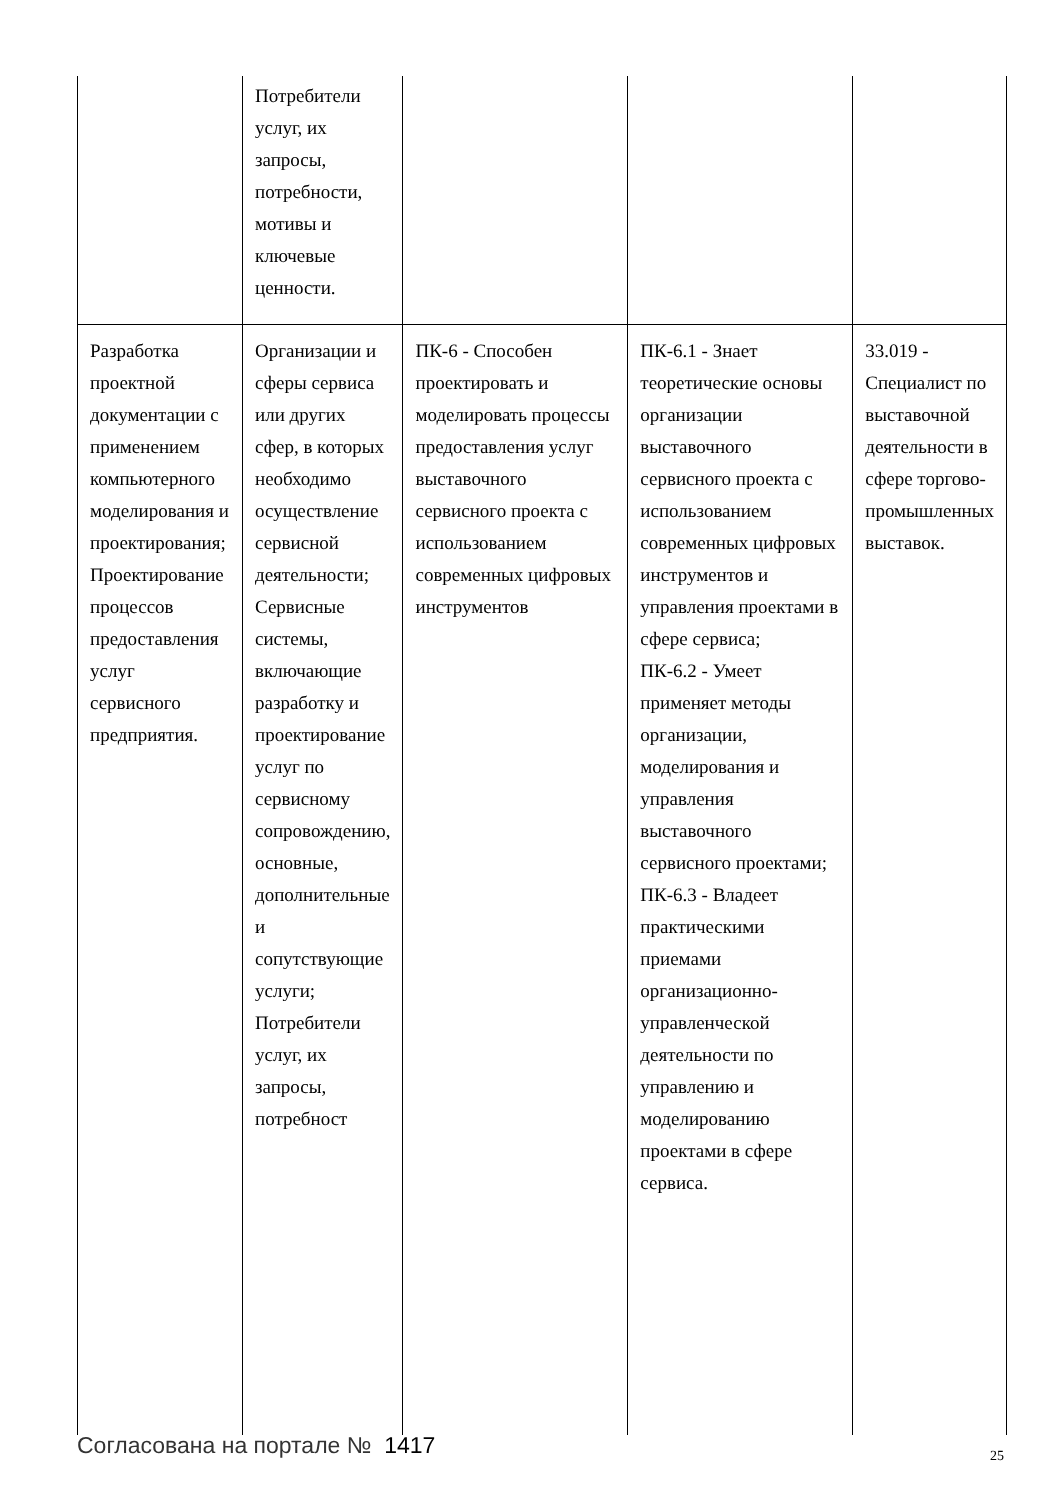| | Потребители услуг, их запросы, потребности, мотивы и ключевые ценности. | | | |
| Разработка проектной документации с применением компьютерного моделирования и проектирования; Проектирование процессов предоставления услуг сервисного предприятия. | Организации и сферы сервиса или других сфер, в которых необходимо осуществление сервисной деятельности; Сервисные системы, включающие разработку и проектирование услуг по сервисному сопровождению, основные, дополнительные и сопутствующие услуги; Потребители услуг, их запросы, потребност | ПК-6 - Способен проектировать и моделировать процессы предоставления услуг выставочного сервисного проекта с использованием современных цифровых инструментов | ПК-6.1 - Знает теоретические основы организации выставочного сервисного проекта с использованием современных цифровых инструментов и управления проектами в сфере сервиса; ПК-6.2 - Умеет применяет методы организации, моделирования и управления выставочного сервисного проектами; ПК-6.3 - Владеет практическими приемами организационно-управленческой деятельности по управлению и моделированию проектами в сфере сервиса. | 33.019 - Специалист по выставочной деятельности в сфере торгово-промышленных выставок. |
Согласована на портале № 1417 25